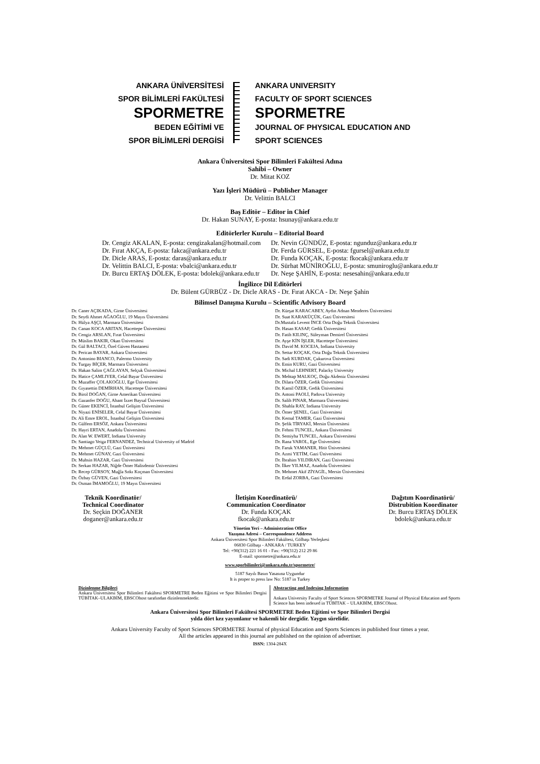ANKARA ÜNİVERSİTESİ
SPOR BİLİMLERİ FAKÜLTESİ
SPORMETRE
BEDEN EĞİTİMİ VE
SPOR BİLİMLERİ DERGİSİ
ANKARA UNIVERSITY
FACULTY OF SPORT SCIENCES
SPORMETRE
JOURNAL OF PHYSICAL EDUCATION AND
SPORT SCIENCES
Ankara Üniversitesi Spor Bilimleri Fakültesi Adına
Sahibi – Owner
Dr. Mitat KOZ
Yazı İşleri Müdürü – Publisher Manager
Dr. Velittin BALCI
Baş Editör – Editor in Chief
Dr. Hakan SUNAY, E-posta: hsunay@ankara.edu.tr
Editörlerler Kurulu – Editorial Board
Dr. Cengiz AKALAN, E-posta: cengizakalan@hotmail.com
Dr. Fırat AKÇA, E-posta: fakca@ankara.edu.tr
Dr. Dicle ARAS, E-posta: daras@ankara.edu.tr
Dr. Velittin BALCI, E-posta: vbalci@ankara.edu.tr
Dr. Burcu ERTAŞ DÖLEK, E-posta: bdolek@ankara.edu.tr
Dr. Nevin GÜNDÜZ, E-posta: ngunduz@ankara.edu.tr
Dr. Ferda GÜRSEL, E-posta: fgursel@ankara.edu.tr
Dr. Funda KOÇAK, E-posta: fkocak@ankara.edu.tr
Dr. Sürhat MÜNİROĞLU, E-posta: smuniroglu@ankara.edu.tr
Dr. Neşe ŞAHİN, E-posta: nesesahin@ankara.edu.tr
İngilizce Dil Editörleri
Dr. Bülent GÜRBÜZ - Dr. Dicle ARAS - Dr. Fırat AKCA - Dr. Neşe Şahin
Bilimsel Danışma Kurulu – Scientific Advisory Board
Dr. Caner AÇIKADA, Girne Üniversitesi
Dr. Seydi Ahmet AĞAOĞLU, 19 Mayıs Üniversitesi
Dr. Hülya AŞÇI, Marmara Üniversitesi
Dr. Canan KOCA ARITAN, Hacettepe Üniversitesi
Dr. Cengiz ARSLAN, Fırat Üniversitesi
Dr. Müslim BAKIR, Okan Üniversitesi
Dr. Gül BALTACI, Özel Güven Hastanesi
Dr. Perican BAYAR, Ankara Üniversitesi
Dr. Antonino BIANCO, Palermo University
Dr. Turgay BİÇER, Marmara Üniversitesi
Dr. Hakan Salim ÇAĞLAYAN, Selçuk Üniversitesi
Dr. Hatice ÇAMLIYER, Celal Bayar Üniversitesi
Dr. Muzaffer ÇOLAKOĞLU, Ege Üniversitesi
Dr. Gıyasettin DEMİRHAN, Hacettepe Üniversitesi
Dr. Birol DOĞAN, Girne Amerikan Üniversitesi
Dr. Gazanfer DOĞU, Abant İzzet Baysal Üniversitesi
Dr. Güner EKENCİ, İstanbul Gelişim Üniversitesi
Dr. Niyazi ENİSELER, Celal Bayar Üniversitesi
Dr. Ali Emre EROL, İstanbul Gelişim Üniversitesi
Dr. Gülfem ERSÖZ, Ankara Üniversitesi
Dr. Hayri ERTAN, Anadolu Üniversitesi
Dr. Alan W. EWERT, Indiana University
Dr. Santiago Veiga FERNANDEZ, Technical University of Madrid
Dr. Mehmet GÜÇLÜ, Gazi Üniversitesi
Dr. Mehmet GÜNAY, Gazi Üniversitesi
Dr. Muhsin HAZAR, Gazi Üniversitesi
Dr. Serkan HAZAR, Niğde Ömer Halisdemir Üniversitesi
Dr. Recep GÜRSOY, Muğla Sıtkı Koçman Üniversitesi
Dr. Özbay GÜVEN, Gazi Üniversitesi
Dr. Osman İMAMOĞLU, 19 Mayıs Üniversitesi
Dr. Kürşat KARACABEY, Aydın Adnan Menderes Üniversitesi
Dr. Suat KARAKÜÇÜK, Gazi Üniversitesi
Dr.Mustafa Levent İNCE Orta Doğu Teknik Üniversitesi
Dr. Hasan KASAP, Gedik Üniversitesi
Dr. Fatih KILINÇ, Süleyman Demirel Üniversitesi
Dr. Ayşe KİN İŞLER, Hacettepe Üniversitesi
Dr. David M. KOCEJA, Indiana University
Dr. Settar KOÇAK, Orta Doğu Teknik Üniversitesi
Dr. Sadi KURDAK, Çukurova Üniversitesi
Dr. Emin KURU, Gazi Üniversitesi
Dr. Michal LEHNERT, Palacky University
Dr. Mehtap MALKOÇ, Doğu Akdeniz Üniversitesi
Dr. Dilara ÖZER, Gedik Üniversitesi
Dr. Kamil ÖZER, Gedik Üniversitesi
Dr. Antoni PAOLİ, Padova University
Dr. Salih PINAR, Marmara Üniversitesi
Dr. Shahla RAY, Indiana University
Dr. Ömer ŞENEL, Gazi Üniversitesi
Dr. Kemal TAMER, Gazi Üniversitesi
Dr. Şefik TİRYAKİ, Mersin Üniversitesi
Dr. Fehmi TUNCEL, Ankara Üniversitesi
Dr. Semiyha TUNCEL, Ankara Üniversitesi
Dr. Rana VAROL, Ege Üniversitesi
Dr. Faruk YAMANER, Hitit Üniversitesi
Dr. Azmi YETİM, Gazi Üniversitesi
Dr. İbrahim YILDIRAN, Gazi Üniversitesi
Dr. İlker YILMAZ, Anadolu Üniversitesi
Dr. Mehmet Akif ZİYAGİL, Mersin Üniversitesi
Dr. Erdal ZORBA, Gazi Üniversitesi
Teknik Koordinatör/
Technical Coordinator
Dr. Seçkin DOĞANER
doganer@ankara.edu.tr
İletişim Koordinatörü/
Communication Coordinator
Dr. Funda KOÇAK
fkocak@ankara.edu.tr
Dağıtım Koordinatörü/
Distrubition Koordinator
Dr. Burcu ERTAŞ DÖLEK
bdolek@ankara.edu.tr
Yönetim Yeri – Administration Office
Yazışma Adresi – Correspondence Address
Ankara Üniversitesi Spor Bilimleri Fakültesi, Gölbaşı Yerleşkesi
06830 Gölbaşı - ANKARA / TURKEY
Tel: +90(312) 221 16 01 - Fax: +90(312) 212 29 86
E-mail: spormetre@ankara.edu.tr
www.sporbilimleri@ankara.edu.tr/spormetre/
5187 Sayılı Basın Yasasına Uygundur
It is proper to press law No: 5187 in Turkey
Dizinlenme Bilgileri
Ankara Üniversitesi Spor Bilimleri Fakültesi SPORMETRE Beden Eğitimi ve Spor Bilimleri Dergisi TÜBİTAK–ULAKBİM, EBSCOhost tarafından dizinlenmektedir.
Abstracting and Indexing Information
Ankara University Faculty of Sport Sciences SPORMETRE Journal of Physical Education and Sports Science has been indexed in TÜBİTAK – ULAKBİM, EBSCOhost.
Ankara Üniversitesi Spor Bilimleri Fakültesi SPORMETRE Beden Eğitimi ve Spor Bilimleri Dergisi
yılda dört kez yayımlanır ve hakemli bir dergidir. Yaygın sürelidir.
Ankara University Faculty of Sport Sciences SPORMETRE Journal of physical Education and Sports Sciences in published four times a year.
All the articles appeared in this journal are published on the opinion of advertiser.
ISSN: 1304-284X